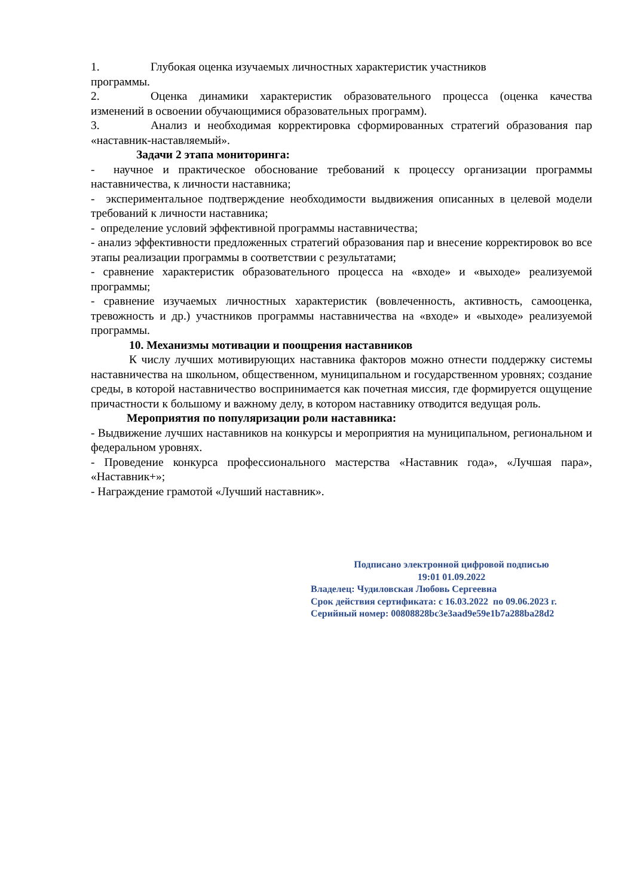1. Глубокая оценка изучаемых личностных характеристик участников
программы.
2. Оценка динамики характеристик образовательного процесса (оценка качества изменений в освоении обучающимися образовательных программ).
3. Анализ и необходимая корректировка сформированных стратегий образования пар «наставник-наставляемый».
Задачи 2 этапа мониторинга:
- научное и практическое обоснование требований к процессу организации программы наставничества, к личности наставника;
- экспериментальное подтверждение необходимости выдвижения описанных в целевой модели требований к личности наставника;
- определение условий эффективной программы наставничества;
- анализ эффективности предложенных стратегий образования пар и внесение корректировок во все этапы реализации программы в соответствии с результатами;
- сравнение характеристик образовательного процесса на «входе» и «выходе» реализуемой программы;
- сравнение изучаемых личностных характеристик (вовлеченность, активность, самооценка, тревожность и др.) участников программы наставничества на «входе» и «выходе» реализуемой программы.
10. Механизмы мотивации и поощрения наставников
К числу лучших мотивирующих наставника факторов можно отнести поддержку системы наставничества на школьном, общественном, муниципальном и государственном уровнях; создание среды, в которой наставничество воспринимается как почетная миссия, где формируется ощущение причастности к большому и важному делу, в котором наставнику отводится ведущая роль.
Мероприятия по популяризации роли наставника:
- Выдвижение лучших наставников на конкурсы и мероприятия на муниципальном, региональном и федеральном уровнях.
- Проведение конкурса профессионального мастерства «Наставник года», «Лучшая пара», «Наставник+»;
- Награждение грамотой «Лучший наставник».
Подписано электронной цифровой подписью
19:01 01.09.2022
Владелец: Чудиловская Любовь Сергеевна
Срок действия сертификата: с 16.03.2022 по 09.06.2023 г.
Серийный номер: 00808828bc3e3aad9e59e1b7a288ba28d2